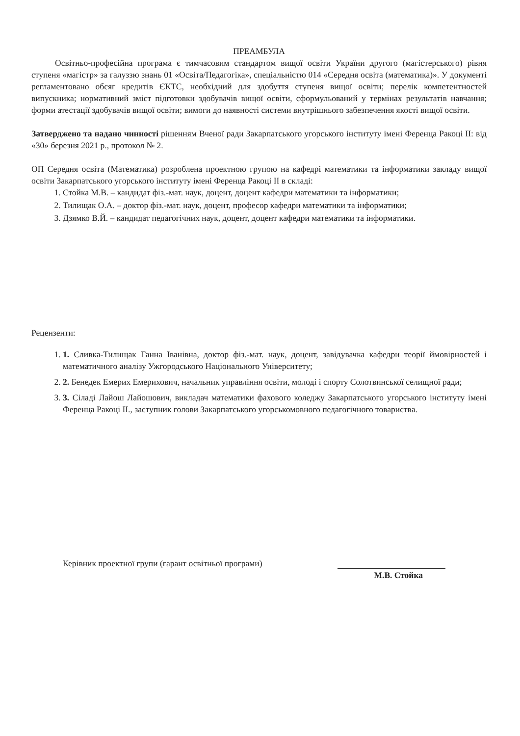ПРЕАМБУЛА
Освітньо-професійна програма є тимчасовим стандартом вищої освіти України другого (магістерського) рівня ступеня «магістр» за галуззю знань 01 «Освіта/Педагогіка», спеціальністю 014 «Середня освіта (математика)». У документі регламентовано обсяг кредитів ЄКТС, необхідний для здобуття ступеня вищої освіти; перелік компетентностей випускника; нормативний зміст підготовки здобувачів вищої освіти, сформульований у термінах результатів навчання; форми атестації здобувачів вищої освіти; вимоги до наявності системи внутрішнього забезпечення якості вищої освіти.
Затверджено та надано чинності рішенням Вченої ради Закарпатського угорського інституту імені Ференца Ракоці ІІ: від «30» березня 2021 р., протокол № 2.
ОП Середня освіта (Математика) розроблена проектною групою на кафедрі математики та інформатики закладу вищої освіти Закарпатського угорського інституту імені Ференца Ракоці ІІ в складі:
1. Стойка М.В. – кандидат фіз.-мат. наук, доцент, доцент кафедри математики та інформатики;
2. Тилищак О.А. – доктор фіз.-мат. наук, доцент, професор кафедри математики та інформатики;
3. Дзямко В.Й. – кандидат педагогічних наук, доцент, доцент кафедри математики та інформатики.
Рецензенти:
1. 1. Сливка-Тилищак Ганна Іванівна, доктор фіз.-мат. наук, доцент, завідувачка кафедри теорії ймовірностей і математичного аналізу Ужгородського Національного Університету;
2. 2. Бенедек Емерих Емерихович, начальник управління освіти, молоді і спорту Солотвинської селищної ради;
3. 3. Сіладі Лайош Лайошович, викладач математики фахового коледжу Закарпатського угорського інституту імені Ференца Ракоці ІІ., заступник голови Закарпатського угорськомовного педагогічного товариства.
Керівник проектної групи (гарант освітньої програми)
М.В. Стойка